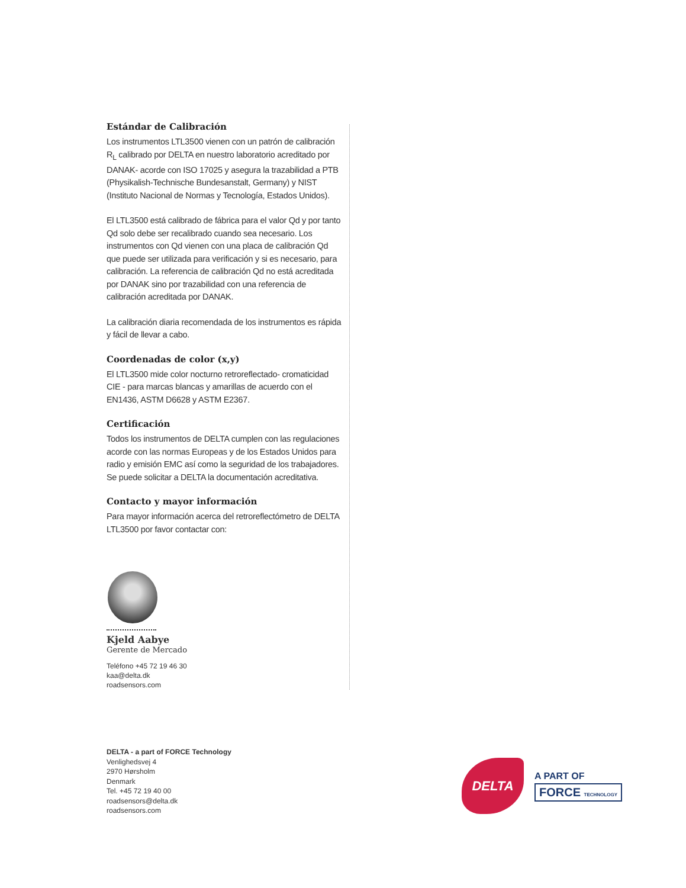Estándar de Calibración
Los instrumentos LTL3500 vienen con un patrón de calibración R<sub>L</sub> calibrado por DELTA en nuestro laboratorio acreditado por DANAK- acorde con ISO 17025 y asegura la trazabilidad a PTB (Physikalish-Technische Bundesanstalt, Germany) y NIST (Instituto Nacional de Normas y Tecnología, Estados Unidos).
El LTL3500 está calibrado de fábrica para el valor Qd y por tanto Qd solo debe ser recalibrado cuando sea necesario. Los instrumentos con Qd vienen con una placa de calibración Qd que puede ser utilizada para verificación y si es necesario, para calibración. La referencia de calibración Qd no está acreditada por DANAK sino por trazabilidad con una referencia de calibración acreditada por DANAK.
La calibración diaria recomendada de los instrumentos es rápida y fácil de llevar a cabo.
Coordenadas de color (x,y)
El LTL3500 mide color nocturno retroreflectado- cromaticidad CIE - para marcas blancas y amarillas de acuerdo con el EN1436, ASTM D6628 y ASTM E2367.
Certificación
Todos los instrumentos de DELTA cumplen con las regulaciones acorde con las normas Europeas y de los Estados Unidos para radio y emisión EMC así como la seguridad de los trabajadores. Se puede solicitar a DELTA la documentación acreditativa.
Contacto y mayor información
Para mayor información acerca del retroreflectómetro de DELTA LTL3500 por favor contactar con:
Kjeld Aabye
Gerente de Mercado
Teléfono +45 72 19 46 30
kaa@delta.dk
roadsensors.com
DELTA - a part of FORCE Technology
Venlighedsvej 4
2970 Hørsholm
Denmark
Tel. +45 72 19 40 00
roadsensors@delta.dk
roadsensors.com
DELTA
A PART OF
FORCE TECHNOLOGY